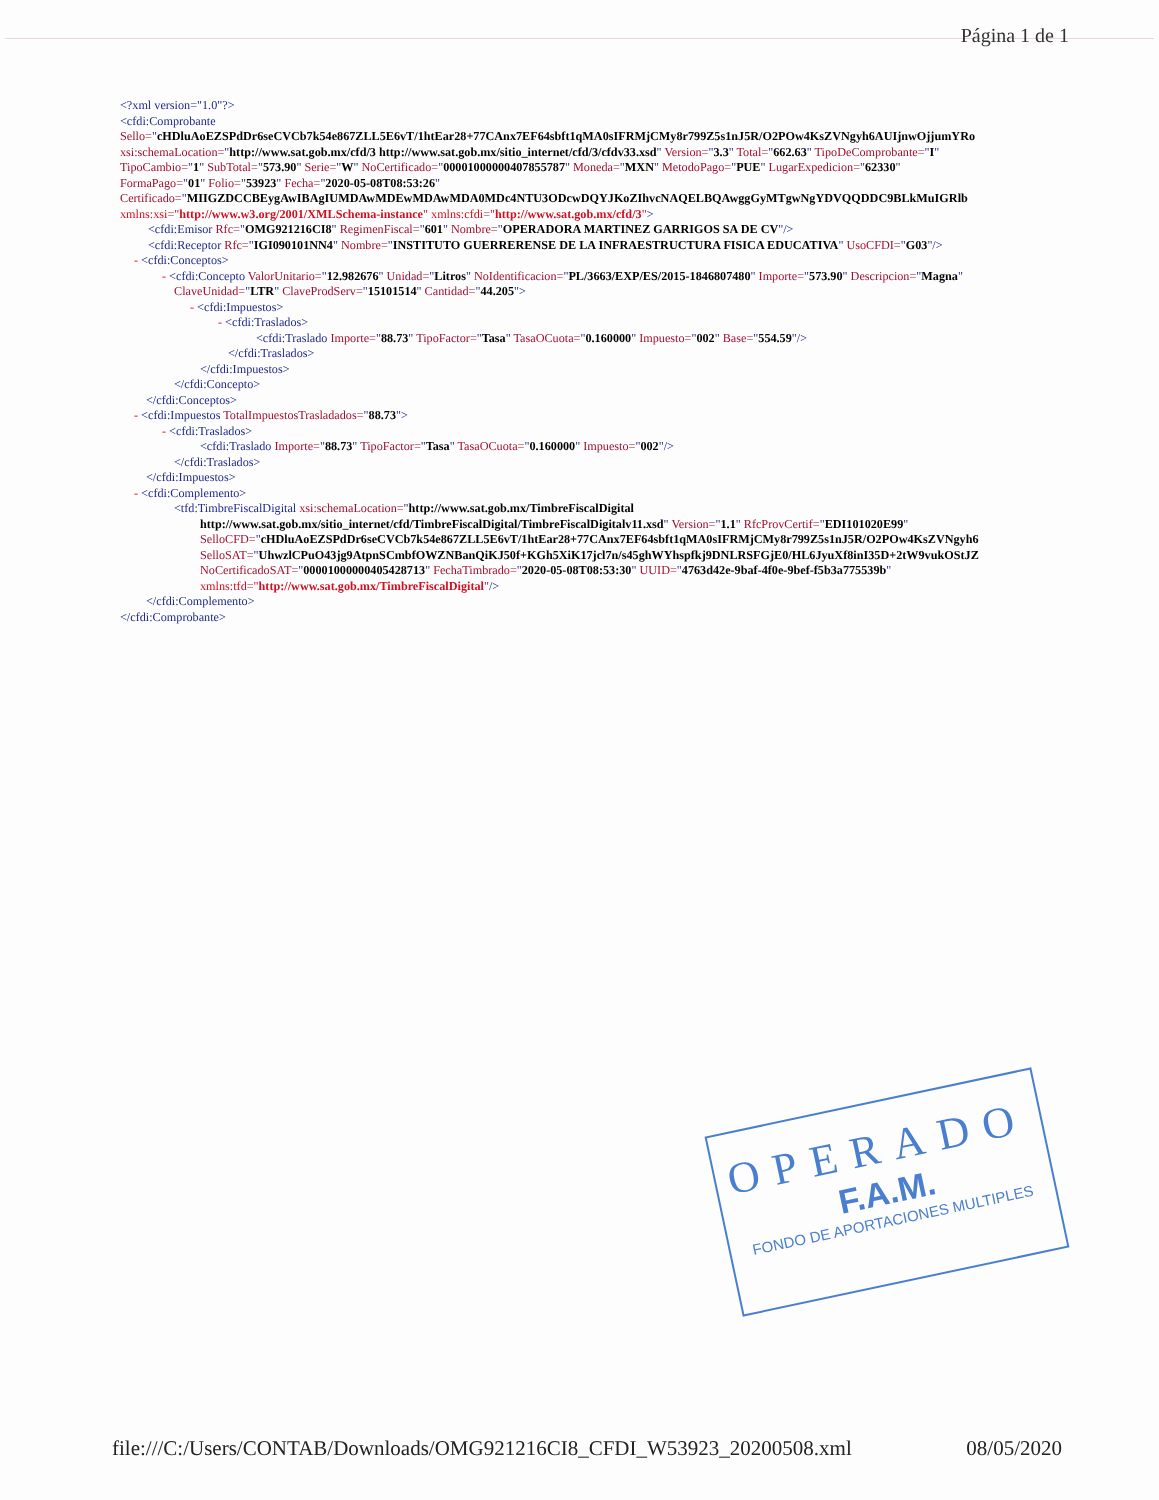Página 1 de 1
<?xml version="1.0"?>
<cfdi:Comprobante
Sello="cHDluAoEZSPdDr6seCVCb7k54e867ZLL5E6vT/1htEar28+77CAnx7EF64sbft1qMA0sIFRMjCMy8r799Z5s1nJ5R/O2POw4KsZVNgyh6AUIjnwOjjumYRo
xsi:schemaLocation="http://www.sat.gob.mx/cfd/3 http://www.sat.gob.mx/sitio_internet/cfd/3/cfdv33.xsd" Version="3.3" Total="662.63" TipoDeComprobante="I"
TipoCambio="1" SubTotal="573.90" Serie="W" NoCertificado="00001000000407855787" Moneda="MXN" MetodoPago="PUE" LugarExpedicion="62330"
FormaPago="01" Folio="53923" Fecha="2020-05-08T08:53:26"
Certificado="MIIGZDCCBEygAwIBAgIUMDAwMDEwMDAwMDA0MDc4NTU3ODcwDQYJKoZIhvcNAQELBQAwggGyMTgwNgYDVQQDDC9BLkMuIGRlb
xmlns:xsi="http://www.w3.org/2001/XMLSchema-instance" xmlns:cfdi="http://www.sat.gob.mx/cfd/3">
<cfdi:Emisor Rfc="OMG921216CI8" RegimenFiscal="601" Nombre="OPERADORA MARTINEZ GARRIGOS SA DE CV"/>
<cfdi:Receptor Rfc="IGI090101NN4" Nombre="INSTITUTO GUERRERENSE DE LA INFRAESTRUCTURA FISICA EDUCATIVA" UsoCFDI="G03"/>
- <cfdi:Conceptos>
- <cfdi:Concepto ValorUnitario="12.982676" Unidad="Litros" NoIdentificacion="PL/3663/EXP/ES/2015-1846807480" Importe="573.90" Descripcion="Magna"
ClaveUnidad="LTR" ClaveProdServ="15101514" Cantidad="44.205">
- <cfdi:Impuestos>
- <cfdi:Traslados>
<cfdi:Traslado Importe="88.73" TipoFactor="Tasa" TasaOCuota="0.160000" Impuesto="002" Base="554.59"/>
</cfdi:Traslados>
</cfdi:Impuestos>
</cfdi:Concepto>
</cfdi:Conceptos>
- <cfdi:Impuestos TotalImpuestosTrasladados="88.73">
- <cfdi:Traslados>
<cfdi:Traslado Importe="88.73" TipoFactor="Tasa" TasaOCuota="0.160000" Impuesto="002"/>
</cfdi:Traslados>
</cfdi:Impuestos>
- <cfdi:Complemento>
<tfd:TimbreFiscalDigital xsi:schemaLocation="http://www.sat.gob.mx/TimbreFiscalDigital
http://www.sat.gob.mx/sitio_internet/cfd/TimbreFiscalDigital/TimbreFiscalDigitalv11.xsd" Version="1.1" RfcProvCertif="EDI101020E99"
SelloCFD="cHDluAoEZSPdDr6seCVCb7k54e867ZLL5E6vT/1htEar28+77CAnx7EF64sbft1qMA0sIFRMjCMy8r799Z5s1nJ5R/O2POw4KsZVNgyh6
SelloSAT="UhwzlCPuO43jg9AtpnSCmbfOWZNBanQiKJ50f+KGh5XiK17jcl7n/s45ghWYhspfkj9DNLRSFGjE0/HL6JyuXf8inI35D+2tW9vukOStJZ
NoCertificadoSAT="00001000000405428713" FechaTimbrado="2020-05-08T08:53:30" UUID="4763d42e-9baf-4f0e-9bef-f5b3a775539b"
xmlns:tfd="http://www.sat.gob.mx/TimbreFiscalDigital"/>
</cfdi:Complemento>
</cfdi:Comprobante>
OPERADO
F.A.M.
FONDO DE APORTACIONES MULTIPLES
file:///C:/Users/CONTAB/Downloads/OMG921216CI8_CFDI_W53923_20200508.xml 08/05/2020